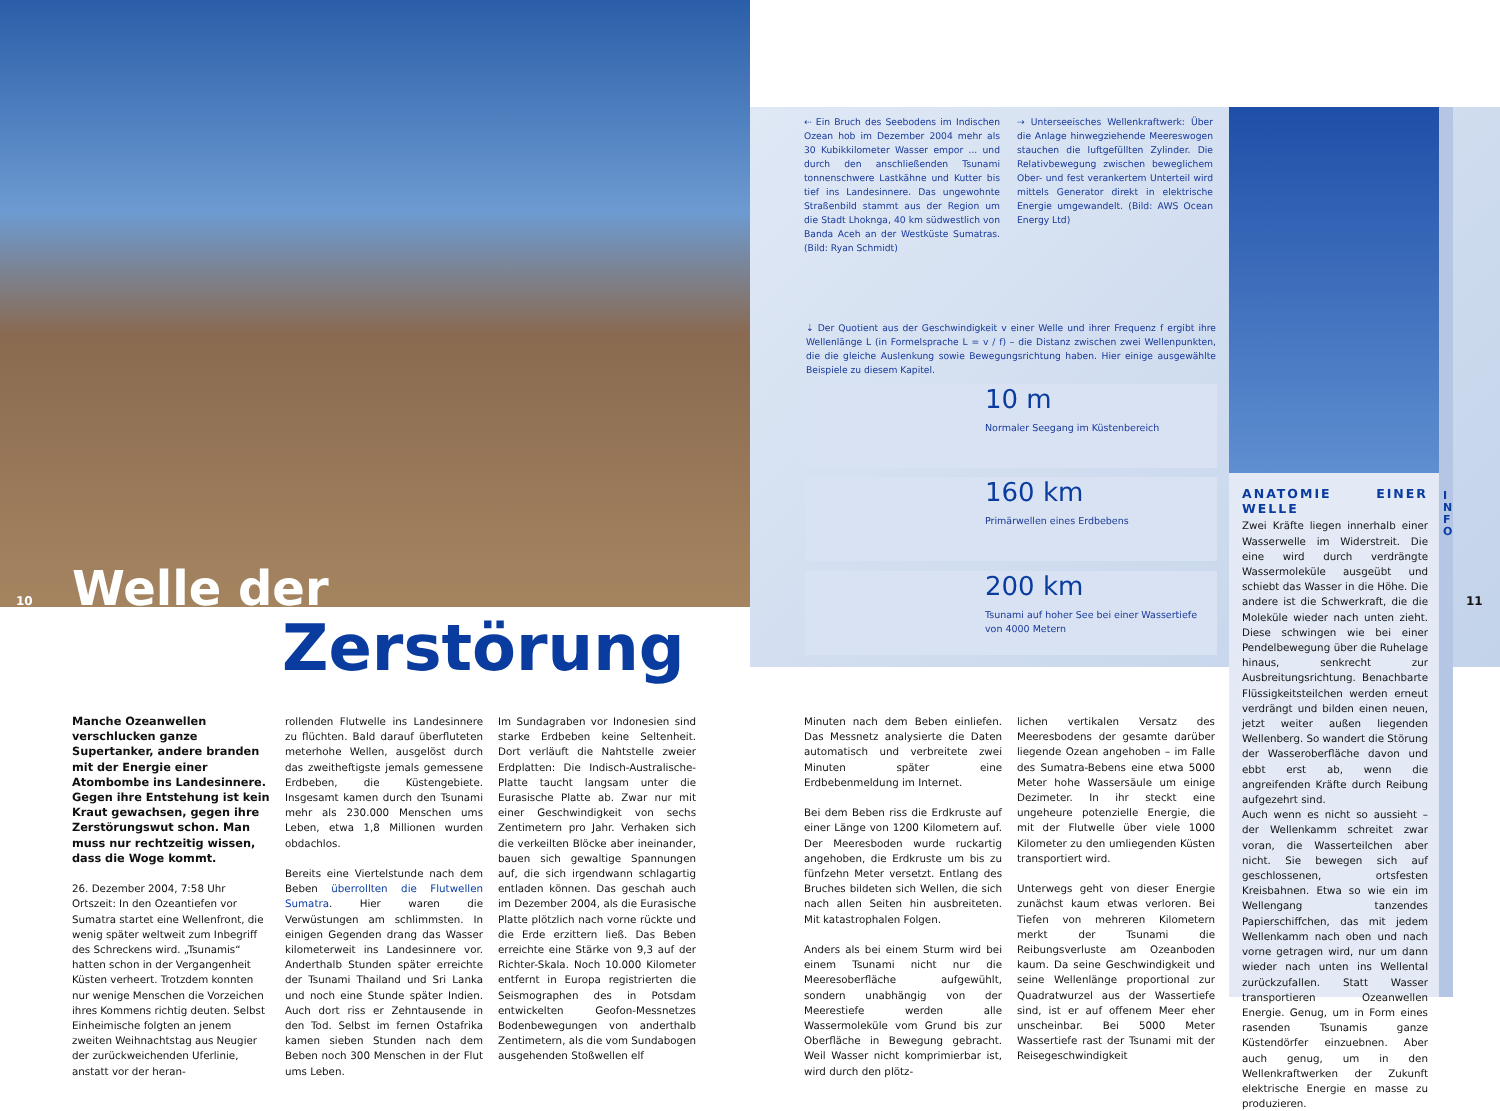10 Welle der
Zerstörung
⇠ Ein Bruch des Seebodens im Indischen Ozean hob im Dezember 2004 mehr als 30 Kubikkilometer Wasser empor ... und durch den anschließenden Tsunami tonnenschwere Lastkähne und Kutter bis tief ins Landesinnere. Das ungewohnte Straßenbild stammt aus der Region um die Stadt Lhoknga, 40 km südwestlich von Banda Aceh an der Westküste Sumatras. (Bild: Ryan Schmidt)
⇢ Unterseeisches Wellenkraftwerk: Über die Anlage hinwegziehende Meereswogen stauchen die luftgefüllten Zylinder. Die Relativbewegung zwischen beweglichem Ober- und fest verankertem Unterteil wird mittels Generator direkt in elektrische Energie umgewandelt. (Bild: AWS Ocean Energy Ltd)
⇣ Der Quotient aus der Geschwindigkeit v einer Welle und ihrer Frequenz f ergibt ihre Wellenlänge L (in Formelsprache L = v / f) – die Distanz zwischen zwei Wellenpunkten, die die gleiche Auslenkung sowie Bewegungsrichtung haben. Hier einige ausgewählte Beispiele zu diesem Kapitel.
10 m
Normaler Seegang im Küstenbereich
160 km
Primärwellen eines Erdbebens
200 km
Tsunami auf hoher See bei einer Wassertiefe von 4000 Metern
I N F O
11
ANATOMIE EINER WELLE
Zwei Kräfte liegen innerhalb einer Wasserwelle im Widerstreit. Die eine wird durch verdrängte Wassermoleküle ausgeübt und schiebt das Wasser in die Höhe. Die andere ist die Schwerkraft, die die Moleküle wieder nach unten zieht. Diese schwingen wie bei einer Pendelbewegung über die Ruhelage hinaus, senkrecht zur Ausbreitungsrichtung. Benachbarte Flüssigkeitsteilchen werden erneut verdrängt und bilden einen neuen, jetzt weiter außen liegenden Wellenberg. So wandert die Störung der Wasseroberfläche davon und ebbt erst ab, wenn die angreifenden Kräfte durch Reibung aufgezehrt sind.
Auch wenn es nicht so aussieht – der Wellenkamm schreitet zwar voran, die Wasserteilchen aber nicht. Sie bewegen sich auf geschlossenen, ortsfesten Kreisbahnen. Etwa so wie ein im Wellengang tanzendes Papierschiffchen, das mit jedem Wellenkamm nach oben und nach vorne getragen wird, nur um dann wieder nach unten ins Wellental zurückzufallen. Statt Wasser transportieren Ozeanwellen Energie. Genug, um in Form eines rasenden Tsunamis ganze Küstendörfer einzuebnen. Aber auch genug, um in den Wellenkraftwerken der Zukunft elektrische Energie en masse zu produzieren.
Manche Ozeanwellen verschlucken ganze Supertanker, andere branden mit der Energie einer Atombombe ins Landesinnere.
Gegen ihre Entstehung ist kein Kraut gewachsen, gegen ihre Zerstörungswut schon. Man muss nur rechtzeitig wissen, dass die Woge kommt.
26. Dezember 2004, 7:58 Uhr Ortszeit: In den Ozeantiefen vor Sumatra startet eine Wellenfront, die wenig später weltweit zum Inbegriff des Schreckens wird. „Tsunamis“ hatten schon in der Vergangenheit Küsten verheert. Trotzdem konnten nur wenige Menschen die Vorzeichen ihres Kommens richtig deuten. Selbst Einheimische folgten an jenem zweiten Weihnachtstag aus Neugier der zurückweichenden Uferlinie, anstatt vor der heran-
rollenden Flutwelle ins Landesinnere zu flüchten. Bald darauf überfluteten meterhohe Wellen, ausgelöst durch das zweitheftigste jemals gemessene Erdbeben, die Küstengebiete. Insgesamt kamen durch den Tsunami mehr als 230.000 Menschen ums Leben, etwa 1,8 Millionen wurden obdachlos.
Bereits eine Viertelstunde nach dem Beben überrollten die Flutwellen Sumatra. Hier waren die Verwüstungen am schlimmsten. In einigen Gegenden drang das Wasser kilometerweit ins Landesinnere vor. Anderthalb Stunden später erreichte der Tsunami Thailand und Sri Lanka und noch eine Stunde später Indien. Auch dort riss er Zehntausende in den Tod. Selbst im fernen Ostafrika kamen sieben Stunden nach dem Beben noch 300 Menschen in der Flut ums Leben.
Im Sundagraben vor Indonesien sind starke Erdbeben keine Seltenheit. Dort verläuft die Nahtstelle zweier Erdplatten: Die Indisch-Australische-Platte taucht langsam unter die Eurasische Platte ab. Zwar nur mit einer Geschwindigkeit von sechs Zentimetern pro Jahr. Verhaken sich die verkeilten Blöcke aber ineinander, bauen sich gewaltige Spannungen auf, die sich irgendwann schlagartig entladen können. Das geschah auch im Dezember 2004, als die Eurasische Platte plötzlich nach vorne rückte und die Erde erzittern ließ. Das Beben erreichte eine Stärke von 9,3 auf der Richter-Skala. Noch 10.000 Kilometer entfernt in Europa registrierten die Seismographen des in Potsdam entwickelten Geofon-Messnetzes Bodenbewegungen von anderthalb Zentimetern, als die vom Sundabogen ausgehenden Stoßwellen elf
Minuten nach dem Beben einliefen. Das Messnetz analysierte die Daten automatisch und verbreitete zwei Minuten später eine Erdbebenmeldung im Internet.
Bei dem Beben riss die Erdkruste auf einer Länge von 1200 Kilometern auf. Der Meeresboden wurde ruckartig angehoben, die Erdkruste um bis zu fünfzehn Meter versetzt. Entlang des Bruches bildeten sich Wellen, die sich nach allen Seiten hin ausbreiteten. Mit katastrophalen Folgen.
Anders als bei einem Sturm wird bei einem Tsunami nicht nur die Meeresoberfläche aufgewühlt, sondern unabhängig von der Meerestiefe werden alle Wassermoleküle vom Grund bis zur Oberfläche in Bewegung gebracht. Weil Wasser nicht komprimierbar ist, wird durch den plötz-
lichen vertikalen Versatz des Meeresbodens der gesamte darüber liegende Ozean angehoben – im Falle des Sumatra-Bebens eine etwa 5000 Meter hohe Wassersäule um einige Dezimeter. In ihr steckt eine ungeheure potenzielle Energie, die mit der Flutwelle über viele 1000 Kilometer zu den umliegenden Küsten transportiert wird.
Unterwegs geht von dieser Energie zunächst kaum etwas verloren. Bei Tiefen von mehreren Kilometern merkt der Tsunami die Reibungsverluste am Ozeanboden kaum. Da seine Geschwindigkeit und seine Wellenlänge proportional zur Quadratwurzel aus der Wassertiefe sind, ist er auf offenem Meer eher unscheinbar. Bei 5000 Meter Wassertiefe rast der Tsunami mit der Reisegeschwindigkeit